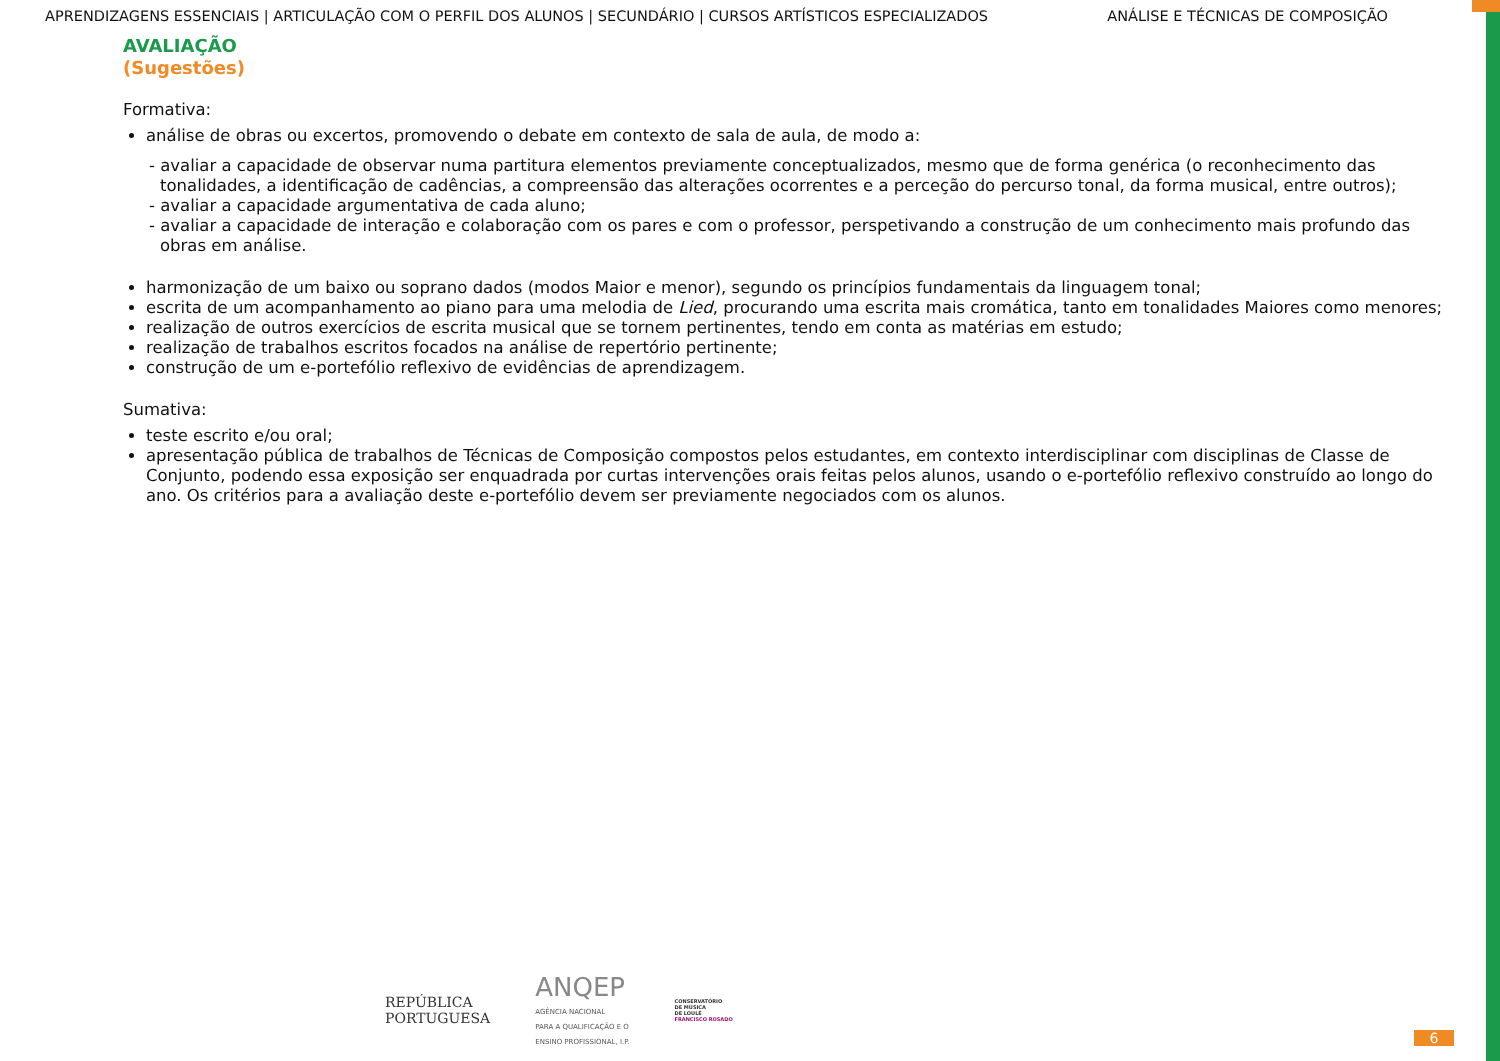APRENDIZAGENS ESSENCIAIS | ARTICULAÇÃO COM O PERFIL DOS ALUNOS | SECUNDÁRIO | CURSOS ARTÍSTICOS ESPECIALIZADOS ANÁLISE E TÉCNICAS DE COMPOSIÇÃO
AVALIAÇÃO
(Sugestões)
Formativa:
análise de obras ou excertos, promovendo o debate em contexto de sala de aula, de modo a:
- avaliar a capacidade de observar numa partitura elementos previamente conceptualizados, mesmo que de forma genérica (o reconhecimento das tonalidades, a identificação de cadências, a compreensão das alterações ocorrentes e a perceção do percurso tonal, da forma musical, entre outros);
- avaliar a capacidade argumentativa de cada aluno;
- avaliar a capacidade de interação e colaboração com os pares e com o professor, perspetivando a construção de um conhecimento mais profundo das obras em análise.
harmonização de um baixo ou soprano dados (modos Maior e menor), segundo os princípios fundamentais da linguagem tonal;
escrita de um acompanhamento ao piano para uma melodia de Lied, procurando uma escrita mais cromática, tanto em tonalidades Maiores como menores;
realização de outros exercícios de escrita musical que se tornem pertinentes, tendo em conta as matérias em estudo;
realização de trabalhos escritos focados na análise de repertório pertinente;
construção de um e-portefólio reflexivo de evidências de aprendizagem.
Sumativa:
teste escrito e/ou oral;
apresentação pública de trabalhos de Técnicas de Composição compostos pelos estudantes, em contexto interdisciplinar com disciplinas de Classe de Conjunto, podendo essa exposição ser enquadrada por curtas intervenções orais feitas pelos alunos, usando o e-portefólio reflexivo construído ao longo do ano. Os critérios para a avaliação deste e-portefólio devem ser previamente negociados com os alunos.
REPÚBLICA
PORTUGUESA
ANQEP
AGÊNCIA NACIONAL
PARA A QUALIFICAÇÃO E O
ENSINO PROFISSIONAL, I.P.
CONSERVATÓRIO
DE MÚSICA
DE LOULÉ
FRANCISCO ROSADO
6